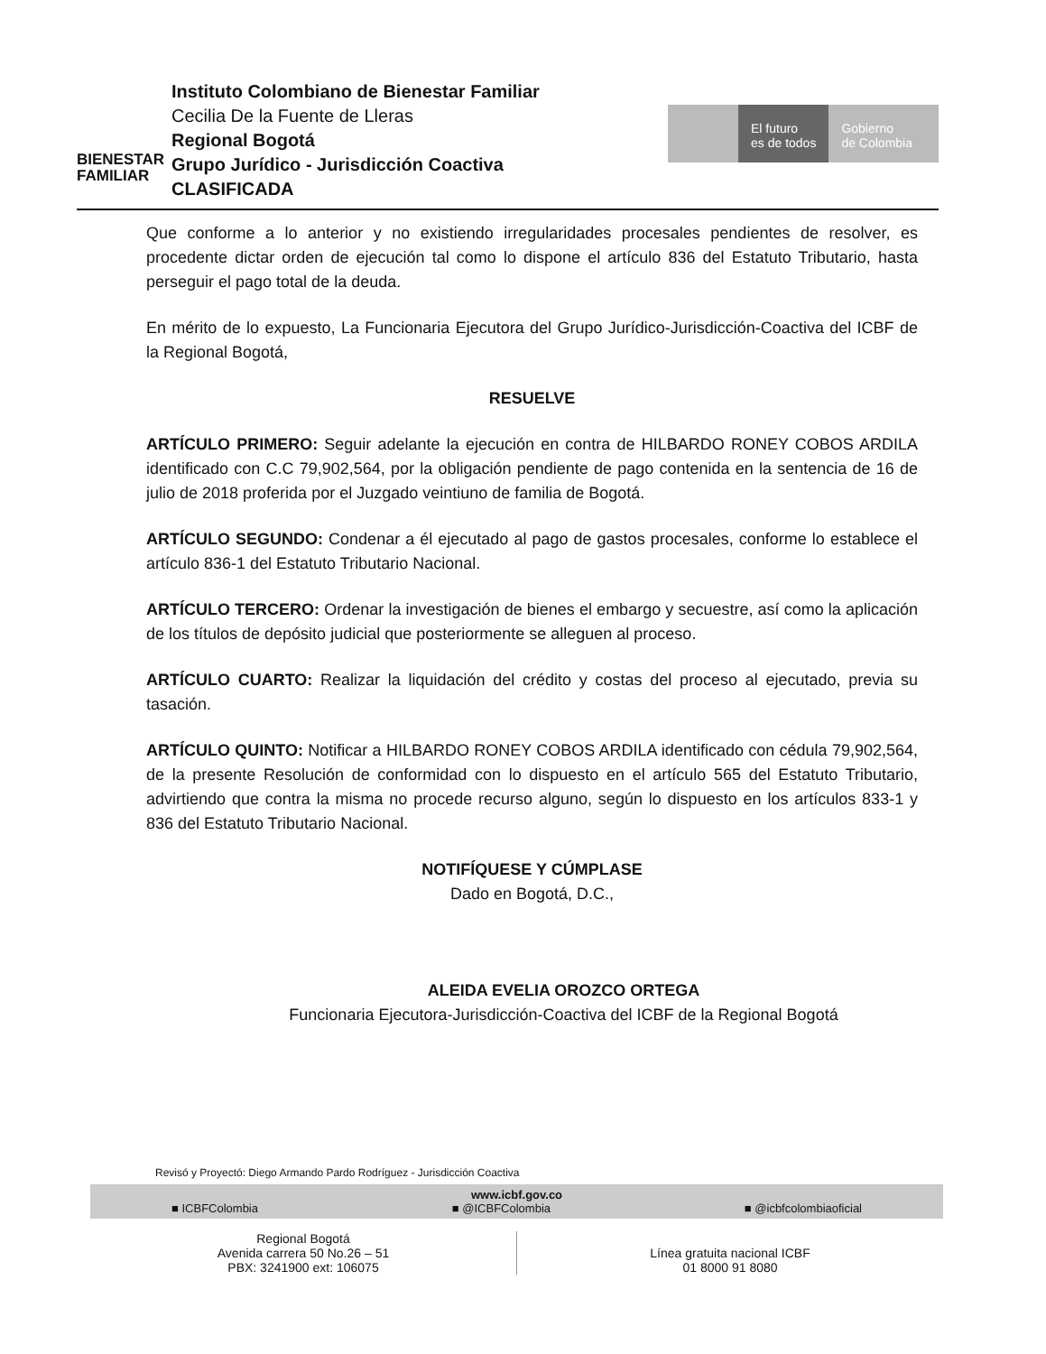BIENESTAR
FAMILIAR
Instituto Colombiano de Bienestar Familiar
Cecilia De la Fuente de Lleras
Regional Bogotá
Grupo Jurídico - Jurisdicción Coactiva
CLASIFICADA
El futuro
es de todos
Gobierno
de Colombia
Que conforme a lo anterior y no existiendo irregularidades procesales pendientes de resolver, es procedente dictar orden de ejecución tal como lo dispone el artículo 836 del Estatuto Tributario, hasta perseguir el pago total de la deuda.
En mérito de lo expuesto, La Funcionaria Ejecutora del Grupo Jurídico-Jurisdicción-Coactiva del ICBF de la Regional Bogotá,
RESUELVE
ARTÍCULO PRIMERO: Seguir adelante la ejecución en contra de HILBARDO RONEY COBOS ARDILA identificado con C.C 79,902,564, por la obligación pendiente de pago contenida en la sentencia de 16 de julio de 2018 proferida por el Juzgado veintiuno de familia de Bogotá.
ARTÍCULO SEGUNDO: Condenar a él ejecutado al pago de gastos procesales, conforme lo establece el artículo 836-1 del Estatuto Tributario Nacional.
ARTÍCULO TERCERO: Ordenar la investigación de bienes el embargo y secuestre, así como la aplicación de los títulos de depósito judicial que posteriormente se alleguen al proceso.
ARTÍCULO CUARTO: Realizar la liquidación del crédito y costas del proceso al ejecutado, previa su tasación.
ARTÍCULO QUINTO: Notificar a HILBARDO RONEY COBOS ARDILA identificado con cédula 79,902,564, de la presente Resolución de conformidad con lo dispuesto en el artículo 565 del Estatuto Tributario, advirtiendo que contra la misma no procede recurso alguno, según lo dispuesto en los artículos 833-1 y 836 del Estatuto Tributario Nacional.
NOTIFÍQUESE Y CÚMPLASE
Dado en Bogotá, D.C.,
ALEIDA EVELIA OROZCO ORTEGA
Funcionaria Ejecutora-Jurisdicción-Coactiva del ICBF de la Regional Bogotá
Revisó y Proyectó: Diego Armando Pardo Rodríguez - Jurisdicción Coactiva
www.icbf.gov.co
■ ICBFColombia ■ @ICBFColombia ■ @icbfcolombiaoficial
Regional Bogotá
Avenida carrera 50 No.26 – 51
PBX: 3241900 ext: 106075
Línea gratuita nacional ICBF
01 8000 91 8080